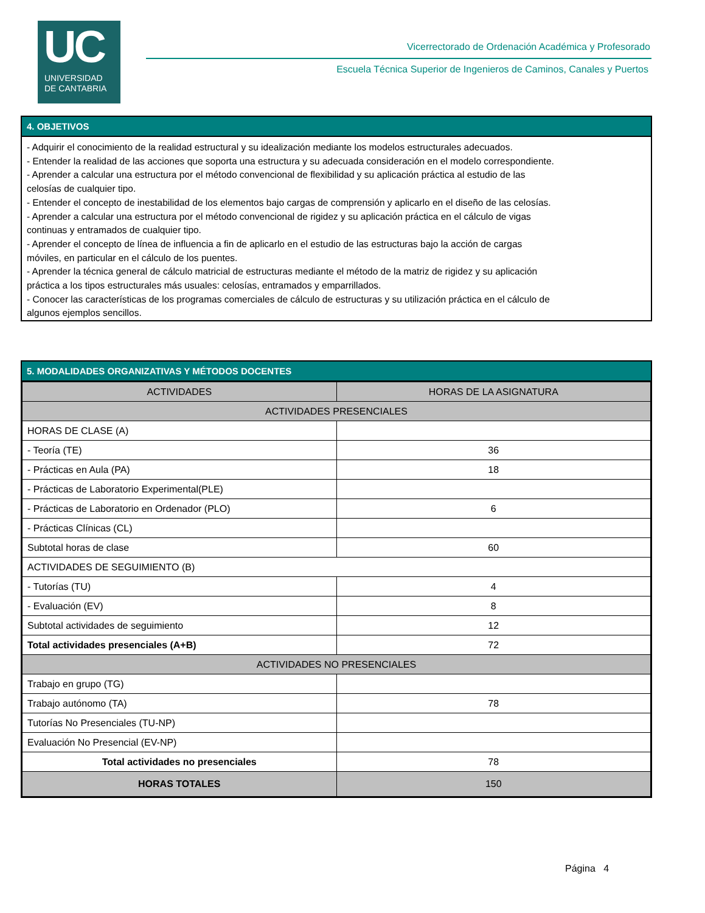UC
UNIVERSIDAD
DE CANTABRIA
Vicerrectorado de Ordenación Académica y Profesorado
Escuela Técnica Superior de Ingenieros de Caminos, Canales y Puertos
4. OBJETIVOS
- Adquirir el conocimiento de la realidad estructural y su idealización mediante los modelos estructurales adecuados.
- Entender la realidad de las acciones que soporta una estructura y su adecuada consideración en el modelo correspondiente.
- Aprender a calcular una estructura por el método convencional de flexibilidad y su aplicación práctica al estudio de las
celosías de cualquier tipo.
- Entender el concepto de inestabilidad de los elementos bajo cargas de comprensión y aplicarlo en el diseño de las celosías.
- Aprender a calcular una estructura por el método convencional de rigidez y su aplicación práctica en el cálculo de vigas
continuas y entramados de cualquier tipo.
- Aprender el concepto de línea de influencia a fin de aplicarlo en el estudio de las estructuras bajo la acción de cargas
móviles, en particular en el cálculo de los puentes.
- Aprender la técnica general de cálculo matricial de estructuras mediante el método de la matriz de rigidez y su aplicación
práctica a los tipos estructurales más usuales: celosías, entramados y emparrillados.
- Conocer las características de los programas comerciales de cálculo de estructuras y su utilización práctica en el cálculo de
algunos ejemplos sencillos.
5. MODALIDADES ORGANIZATIVAS Y MÉTODOS DOCENTES
| ACTIVIDADES | HORAS DE LA ASIGNATURA |
| --- | --- |
| ACTIVIDADES PRESENCIALES | |
| HORAS DE CLASE (A) | |
| - Teoría (TE) | 36 |
| - Prácticas en Aula (PA) | 18 |
| - Prácticas de Laboratorio Experimental(PLE) | |
| - Prácticas de Laboratorio en Ordenador (PLO) | 6 |
| - Prácticas Clínicas (CL) | |
| Subtotal horas de clase | 60 |
| ACTIVIDADES DE SEGUIMIENTO (B) | |
| - Tutorías (TU) | 4 |
| - Evaluación (EV) | 8 |
| Subtotal actividades de seguimiento | 12 |
| Total actividades presenciales (A+B) | 72 |
| ACTIVIDADES NO PRESENCIALES | |
| Trabajo en grupo (TG) | |
| Trabajo autónomo (TA) | 78 |
| Tutorías No Presenciales (TU-NP) | |
| Evaluación No Presencial (EV-NP) | |
| Total actividades no presenciales | 78 |
| HORAS TOTALES | 150 |
Página 4